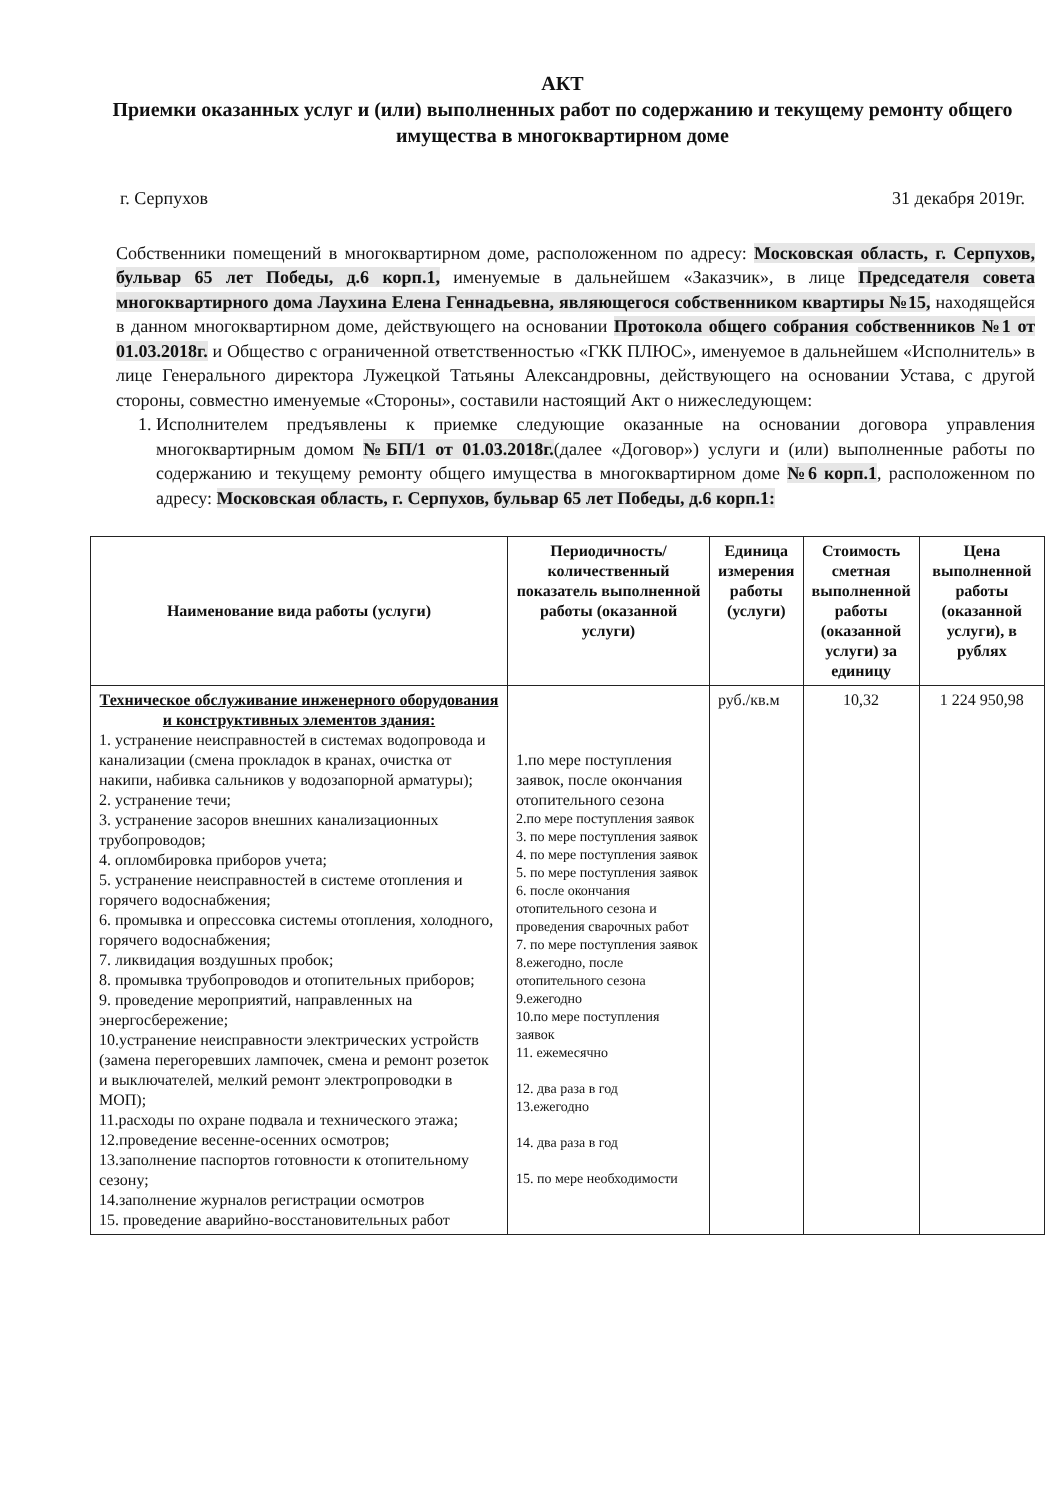АКТ
Приемки оказанных услуг и (или) выполненных работ по содержанию и текущему ремонту общего имущества в многоквартирном доме
г. Серпухов 31 декабря 2019г.
Собственники помещений в многоквартирном доме, расположенном по адресу: Московская область, г. Серпухов, бульвар 65 лет Победы, д.6 корп.1, именуемые в дальнейшем «Заказчик», в лице Председателя совета многоквартирного дома Лаухина Елена Геннадьевна, являющегося собственником квартиры №15, находящейся в данном многоквартирном доме, действующего на основании Протокола общего собрания собственников №1 от 01.03.2018г. и Общество с ограниченной ответственностью «ГКК ПЛЮС», именуемое в дальнейшем «Исполнитель» в лице Генерального директора Лужецкой Татьяны Александровны, действующего на основании Устава, с другой стороны, совместно именуемые «Стороны», составили настоящий Акт о нижеследующем:
1. Исполнителем предъявлены к приемке следующие оказанные на основании договора управления многоквартирным домом №БП/1 от 01.03.2018г.(далее «Договор») услуги и (или) выполненные работы по содержанию и текущему ремонту общего имущества в многоквартирном доме №6 корп.1, расположенном по адресу: Московская область, г. Серпухов, бульвар 65 лет Победы, д.6 корп.1:
| Наименование вида работы (услуги) | Периодичность/количественный показатель выполненной работы (оказанной услуги) | Единица измерения работы (услуги) | Стоимость сметная выполненной работы (оказанной услуги) за единицу | Цена выполненной работы (оказанной услуги), в рублях |
| --- | --- | --- | --- | --- |
| Техническое обслуживание инженерного оборудования и конструктивных элементов здания: 1. устранение неисправностей в системах водопровода и канализации (смена прокладок в кранах, очистка от накипи, набивка сальников у водозапорной арматуры); 2. устранение течи; 3. устранение засоров внешних канализационных трубопроводов; 4. опломбировка приборов учета; 5. устранение неисправностей в системе отопления и горячего водоснабжения; 6. промывка и опрессовка системы отопления, холодного, горячего водоснабжения; 7. ликвидация воздушных пробок; 8. промывка трубопроводов и отопительных приборов; 9. проведение мероприятий, направленных на энергосбережение; 10.устранение неисправности электрических устройств (замена перегоревших лампочек, смена и ремонт розеток и выключателей, мелкий ремонт электропроводки в МОП); 11.расходы по охране подвала и технического этажа; 12.проведение весенне-осенних осмотров; 13.заполнение паспортов готовности к отопительному сезону; 14.заполнение журналов регистрации осмотров 15. проведение аварийно-восстановительных работ | 1.по мере поступления заявок, после окончания отопительного сезона 2.по мере поступления заявок 3. по мере поступления заявок 4. по мере поступления заявок 5. по мере поступления заявок 6. после окончания отопительного сезона и проведения сварочных работ 7. по мере поступления заявок 8.ежегодно, после отопительного сезона 9.ежегодно 10.по мере поступления заявок 11. ежемесячно 12. два раза в год 13.ежегодно 14. два раза в год 15. по мере необходимости | руб./кв.м | 10,32 | 1 224 950,98 |